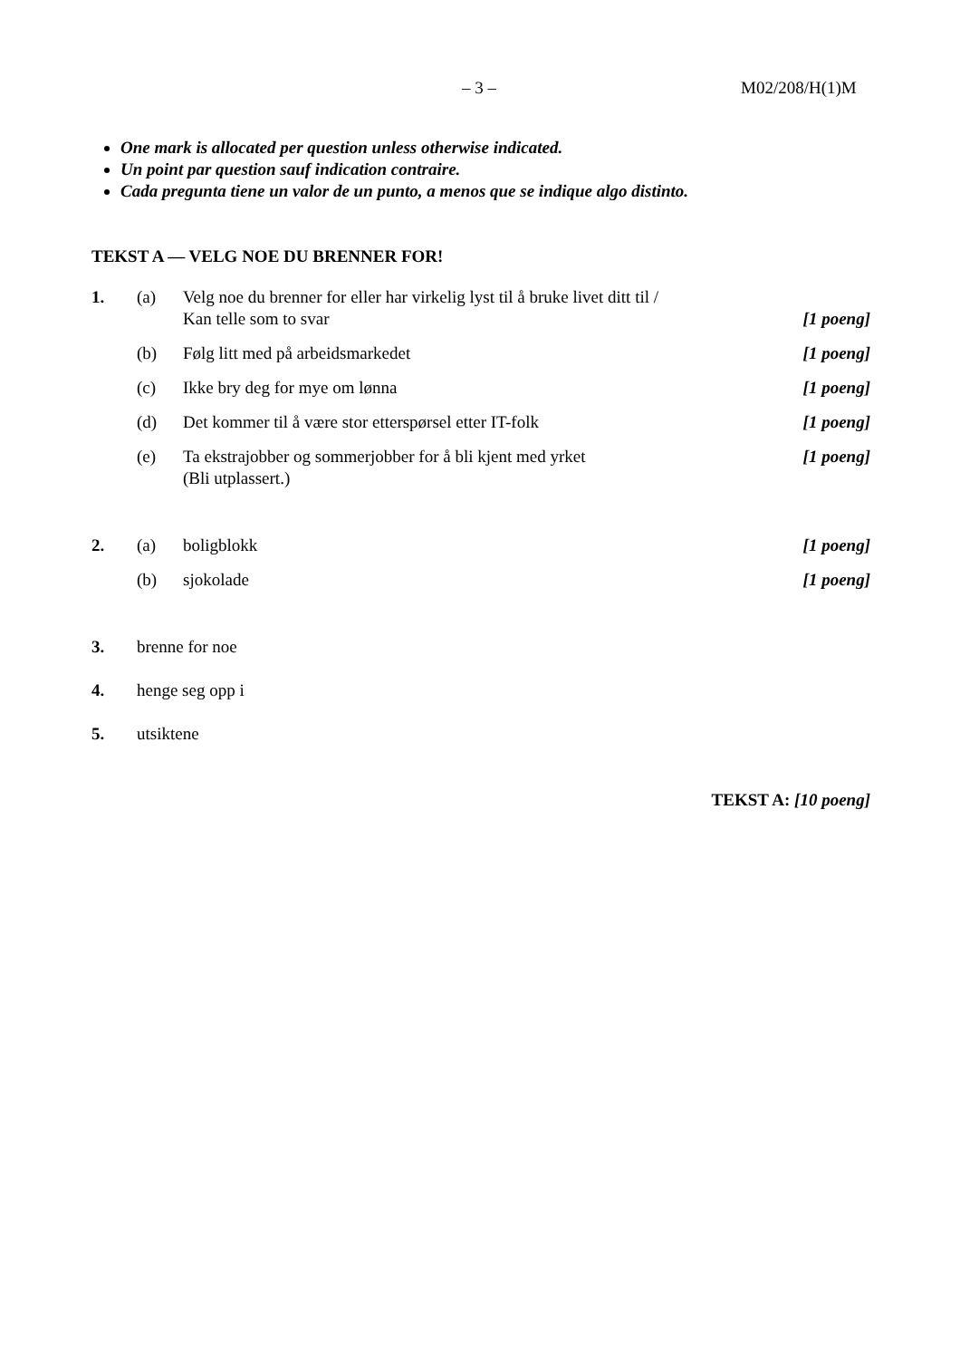– 3 – M02/208/H(1)M
One mark is allocated per question unless otherwise indicated.
Un point par question sauf indication contraire.
Cada pregunta tiene un valor de un punto, a menos que se indique algo distinto.
TEKST A — VELG NOE DU BRENNER FOR!
1. (a) Velg noe du brenner for eller har virkelig lyst til å bruke livet ditt til /
Kan telle som to svar
[1 poeng]
(b) Følg litt med på arbeidsmarkedet
[1 poeng]
(c) Ikke bry deg for mye om lønna [1 poeng]
(d) Det kommer til å være stor etterspørsel etter IT-folk
[1 poeng]
(e) Ta ekstrajobber og sommerjobber for å bli kjent med yrket
(Bli utplassert.)
[1 poeng]
2. (a) boligblokk [1 poeng]
(b) sjokolade [1 poeng]
3. brenne for noe
4. henge seg opp i
5. utsiktene
TEKST A: [10 poeng]